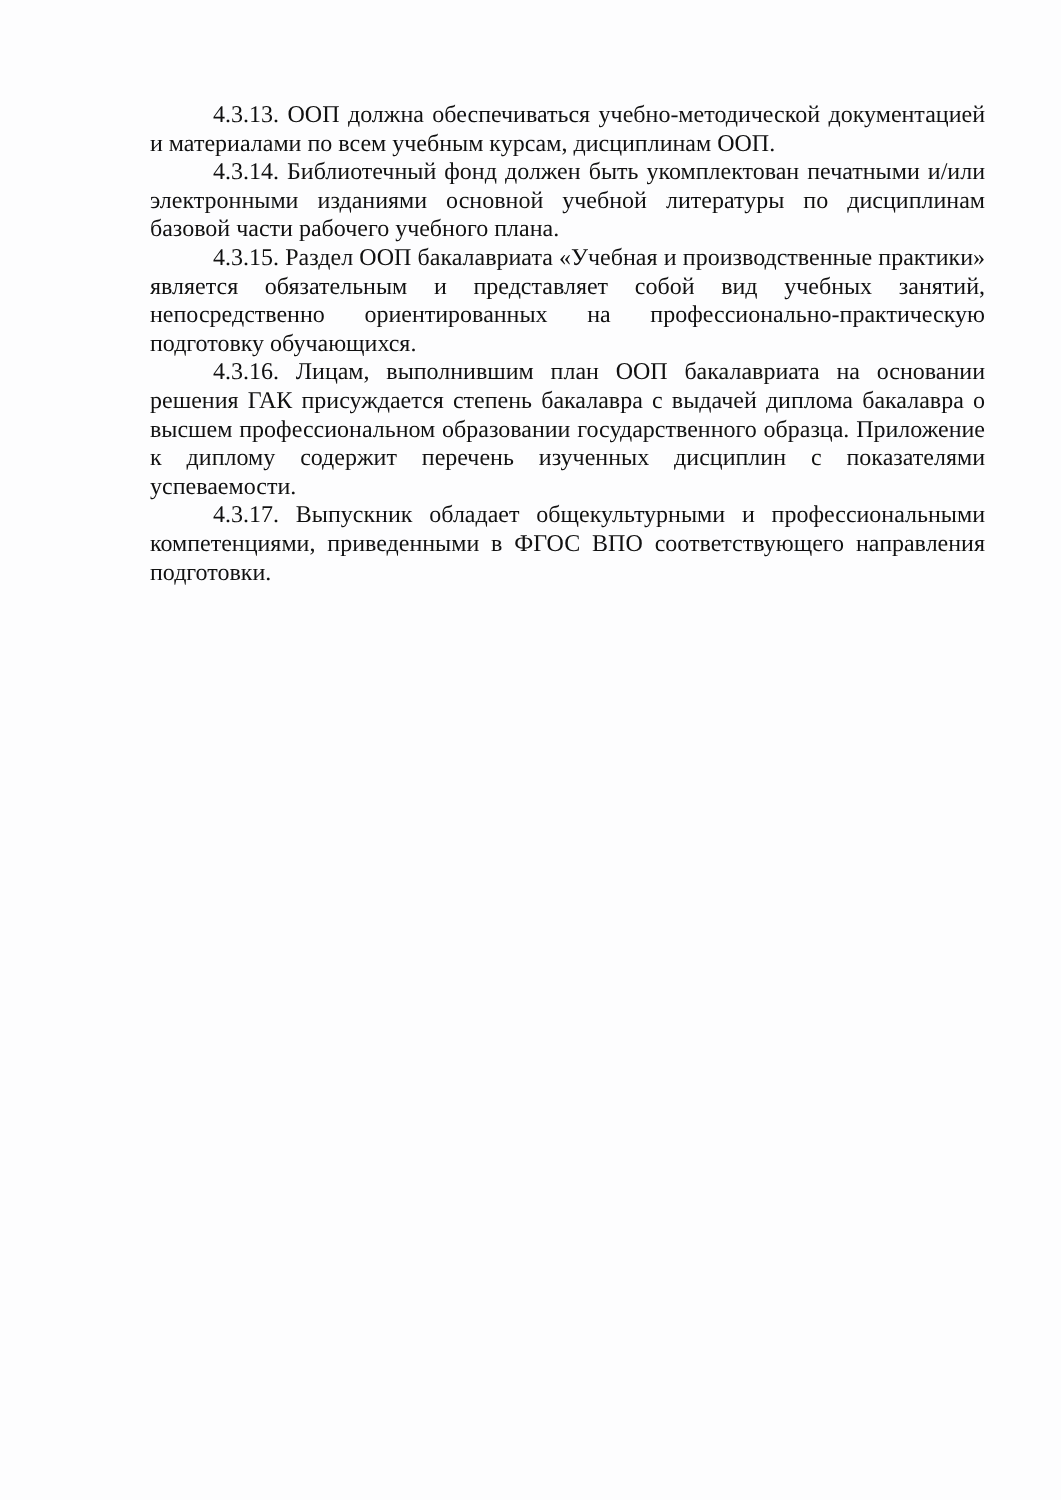4.3.13. ООП должна обеспечиваться учебно-методической документацией и материалами по всем учебным курсам, дисциплинам ООП.
4.3.14. Библиотечный фонд должен быть укомплектован печатными и/или электронными изданиями основной учебной литературы по дисциплинам базовой части рабочего учебного плана.
4.3.15. Раздел ООП бакалавриата «Учебная и производственные практики» является обязательным и представляет собой вид учебных занятий, непосредственно ориентированных на профессионально-практическую подготовку обучающихся.
4.3.16. Лицам, выполнившим план ООП бакалавриата на основании решения ГАК присуждается степень бакалавра с выдачей диплома бакалавра о высшем профессиональном образовании государственного образца. Приложение к диплому содержит перечень изученных дисциплин с показателями успеваемости.
4.3.17. Выпускник обладает общекультурными и профессиональными компетенциями, приведенными в ФГОС ВПО соответствующего направления подготовки.